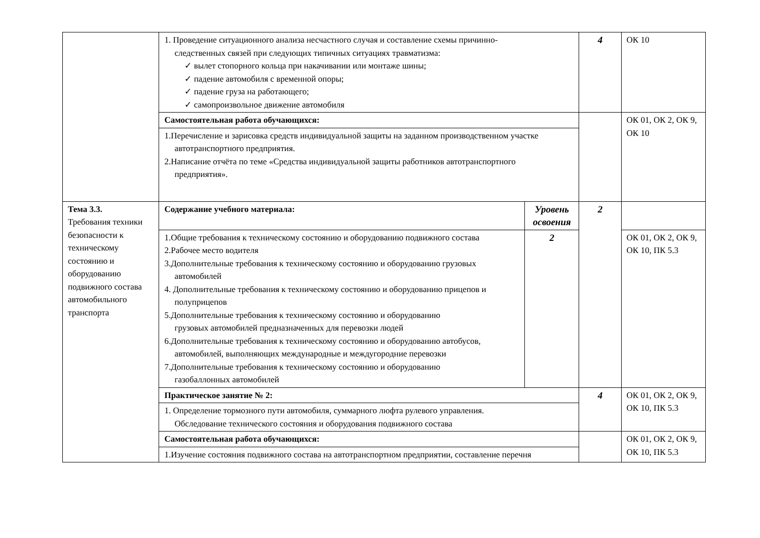| | 1. Проведение ситуационного анализа несчастного случая и составление схемы причинно- следственных связей при следующих типичных ситуациях травматизма: ✓ вылет стопорного кольца при накачивании или монтаже шины; ✓ падение автомобиля с временной опоры; ✓ падение груза на работающего; ✓ самопроизвольное движение автомобиля | | 4 | ОК 10 |
| | Самостоятельная работа обучающихся: | | | ОК 01, ОК 2, ОК 9, ОК 10 |
| | 1.Перечисление и зарисовка средств индивидуальной защиты на заданном производственном участке автотранспортного предприятия. 2.Написание отчёта по теме «Средства индивидуальной защиты работников автотранспортного предприятия». | | | |
| Тема 3.3. Требования техники безопасности к техническому состоянию и оборудованию подвижного состава автомобильного транспорта | Содержание учебного материала: | Уровень освоения | 2 | |
| | 1.Общие требования к техническому состоянию и оборудованию подвижного состава 2.Рабочее место водителя 3.Дополнительные требования к техническому состоянию и оборудованию грузовых автомобилей 4. Дополнительные требования к техническому состоянию и оборудованию прицепов и полуприцепов 5.Дополнительные требования к техническому состоянию и оборудованию грузовых автомобилей предназначенных для перевозки людей 6.Дополнительные требования к техническому состоянию и оборудованию автобусов, автомобилей, выполняющих международные и междугородние перевозки 7.Дополнительные требования к техническому состоянию и оборудованию газобаллонных автомобилей | 2 | | ОК 01, ОК 2, ОК 9, ОК 10, ПК 5.3 |
| | Практическое занятие № 2: | | 4 | ОК 01, ОК 2, ОК 9, ОК 10, ПК 5.3 |
| | 1. Определение тормозного пути автомобиля, суммарного люфта рулевого управления. Обследование технического состояния и оборудования подвижного состава | | | |
| | Самостоятельная работа обучающихся: | | | ОК 01, ОК 2, ОК 9, ОК 10, ПК 5.3 |
| | 1.Изучение состояния подвижного состава на автотранспортном предприятии, составление перечня | | | |